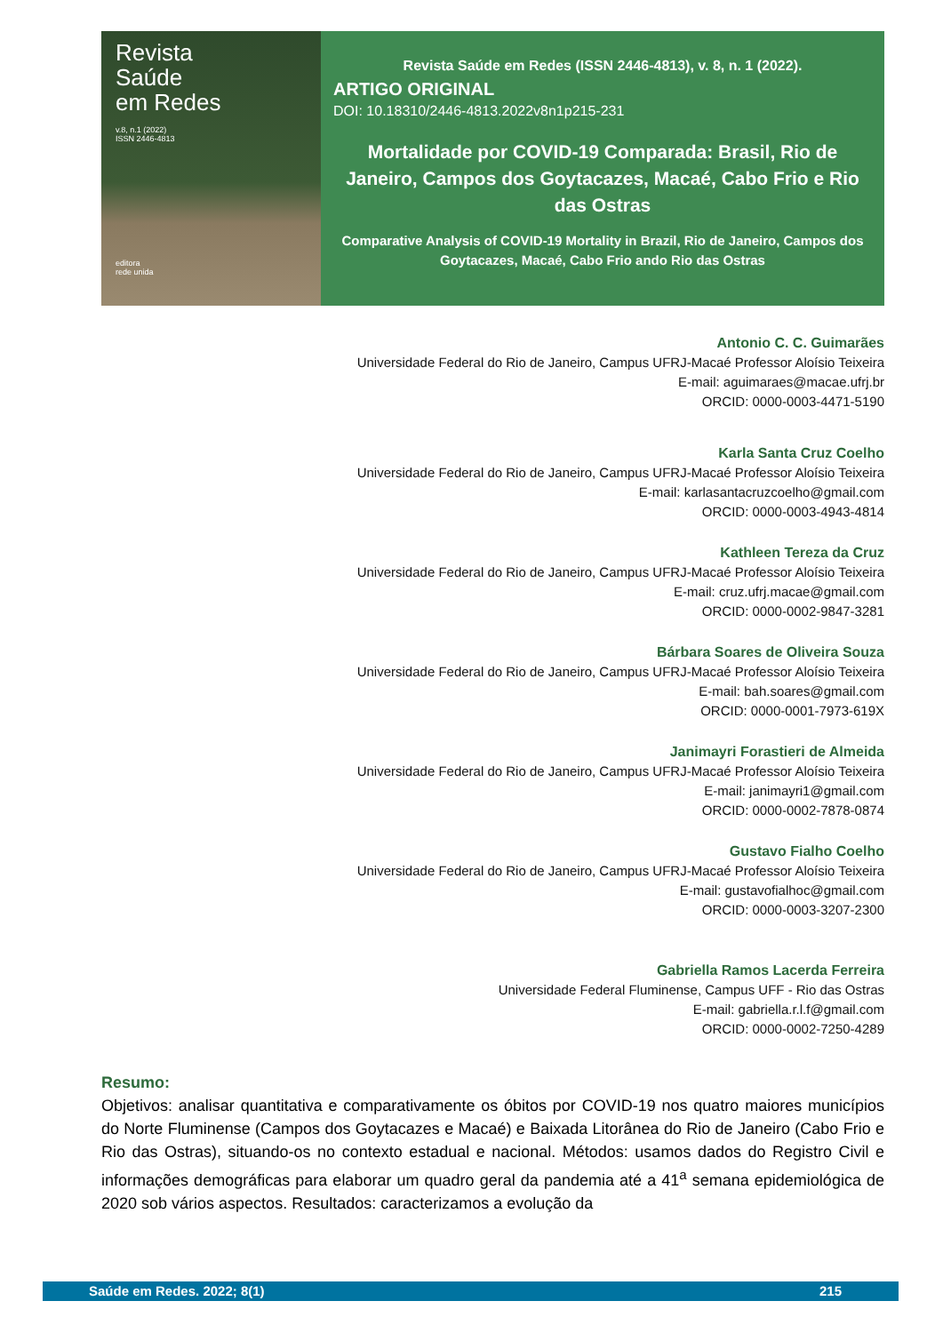Revista
Saúde
em Redes
v.8, n.1 (2022)
ISSN 2446-4813
editora
rede unida
Revista Saúde em Redes (ISSN 2446-4813), v. 8, n. 1 (2022).
ARTIGO ORIGINAL
DOI: 10.18310/2446-4813.2022v8n1p215-231
Mortalidade por COVID-19 Comparada: Brasil, Rio de Janeiro, Campos dos Goytacazes, Macaé, Cabo Frio e Rio das Ostras
Comparative Analysis of COVID-19 Mortality in Brazil, Rio de Janeiro, Campos dos Goytacazes, Macaé, Cabo Frio ando Rio das Ostras
Antonio C. C. Guimarães
Universidade Federal do Rio de Janeiro, Campus UFRJ-Macaé Professor Aloísio Teixeira
E-mail: aguimaraes@macae.ufrj.br
ORCID: 0000-0003-4471-5190
Karla Santa Cruz Coelho
Universidade Federal do Rio de Janeiro, Campus UFRJ-Macaé Professor Aloísio Teixeira
E-mail: karlasantacruzcoelho@gmail.com
ORCID: 0000-0003-4943-4814
Kathleen Tereza da Cruz
Universidade Federal do Rio de Janeiro, Campus UFRJ-Macaé Professor Aloísio Teixeira
E-mail: cruz.ufrj.macae@gmail.com
ORCID: 0000-0002-9847-3281
Bárbara Soares de Oliveira Souza
Universidade Federal do Rio de Janeiro, Campus UFRJ-Macaé Professor Aloísio Teixeira
E-mail: bah.soares@gmail.com
ORCID: 0000-0001-7973-619X
Janimayri Forastieri de Almeida
Universidade Federal do Rio de Janeiro, Campus UFRJ-Macaé Professor Aloísio Teixeira
E-mail: janimayri1@gmail.com
ORCID: 0000-0002-7878-0874
Gustavo Fialho Coelho
Universidade Federal do Rio de Janeiro, Campus UFRJ-Macaé Professor Aloísio Teixeira
E-mail: gustavofialhoc@gmail.com
ORCID: 0000-0003-3207-2300
Gabriella Ramos Lacerda Ferreira
Universidade Federal Fluminense, Campus UFF - Rio das Ostras
E-mail: gabriella.r.l.f@gmail.com
ORCID: 0000-0002-7250-4289
Resumo:
Objetivos: analisar quantitativa e comparativamente os óbitos por COVID-19 nos quatro maiores municípios do Norte Fluminense (Campos dos Goytacazes e Macaé) e Baixada Litorânea do Rio de Janeiro (Cabo Frio e Rio das Ostras), situando-os no contexto estadual e nacional. Métodos: usamos dados do Registro Civil e informações demográficas para elaborar um quadro geral da pandemia até a 41<sup>a</sup> semana epidemiológica de 2020 sob vários aspectos. Resultados: caracterizamos a evolução da
Saúde em Redes. 2022; 8(1) 215